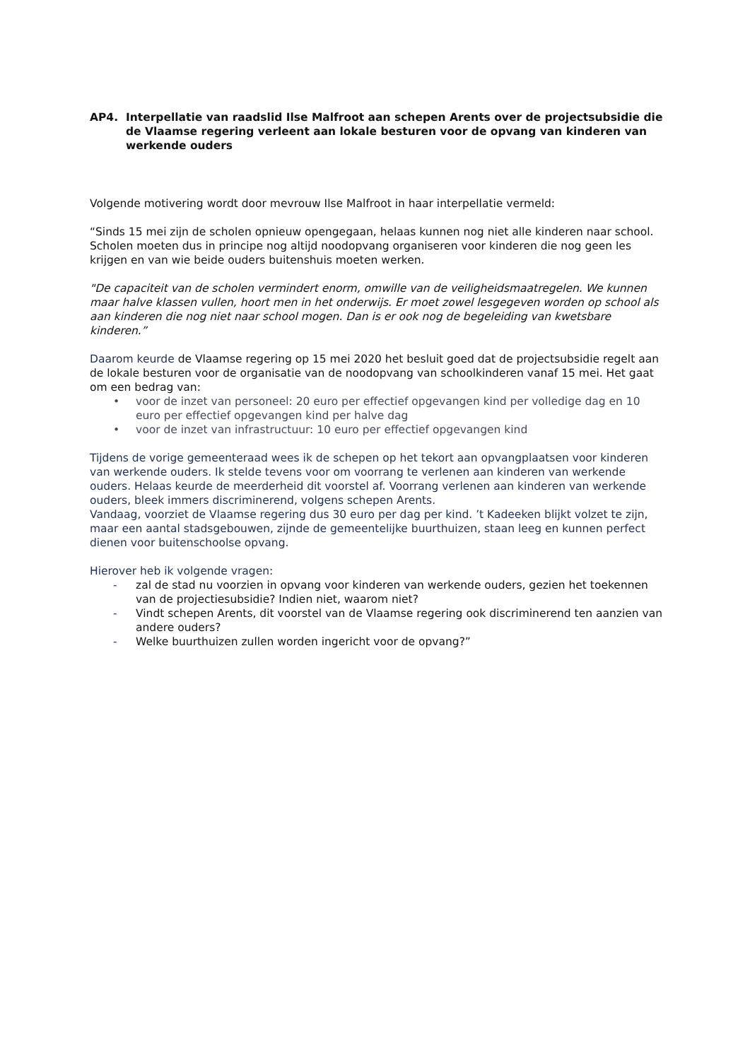AP4. Interpellatie van raadslid Ilse Malfroot aan schepen Arents over de projectsubsidie die de Vlaamse regering verleent aan lokale besturen voor de opvang van kinderen van werkende ouders
Volgende motivering wordt door mevrouw Ilse Malfroot in haar interpellatie vermeld:
“Sinds 15 mei zijn de scholen opnieuw opengegaan, helaas kunnen nog niet alle kinderen naar school. Scholen moeten dus in principe nog altijd noodopvang organiseren voor kinderen die nog geen les krijgen en van wie beide ouders buitenshuis moeten werken.
"De capaciteit van de scholen vermindert enorm, omwille van de veiligheidsmaatregelen. We kunnen maar halve klassen vullen, hoort men in het onderwijs. Er moet zowel lesgegeven worden op school als aan kinderen die nog niet naar school mogen. Dan is er ook nog de begeleiding van kwetsbare kinderen.”
Daarom keurde de Vlaamse regering op 15 mei 2020 het besluit goed dat de projectsubsidie regelt aan de lokale besturen voor de organisatie van de noodopvang van schoolkinderen vanaf 15 mei. Het gaat om een bedrag van:
• voor de inzet van personeel: 20 euro per effectief opgevangen kind per volledige dag en 10 euro per effectief opgevangen kind per halve dag
• voor de inzet van infrastructuur: 10 euro per effectief opgevangen kind
Tijdens de vorige gemeenteraad wees ik de schepen op het tekort aan opvangplaatsen voor kinderen van werkende ouders. Ik stelde tevens voor om voorrang te verlenen aan kinderen van werkende ouders. Helaas keurde de meerderheid dit voorstel af. Voorrang verlenen aan kinderen van werkende ouders, bleek immers discriminerend, volgens schepen Arents.
Vandaag, voorziet de Vlaamse regering dus 30 euro per dag per kind. ’t Kadeeken blijkt volzet te zijn, maar een aantal stadsgebouwen, zijnde de gemeentelijke buurthuizen, staan leeg en kunnen perfect dienen voor buitenschoolse opvang.
Hierover heb ik volgende vragen:
- zal de stad nu voorzien in opvang voor kinderen van werkende ouders, gezien het toekennen van de projectiesubsidie? Indien niet, waarom niet?
- Vindt schepen Arents, dit voorstel van de Vlaamse regering ook discriminerend ten aanzien van andere ouders?
- Welke buurthuizen zullen worden ingericht voor de opvang?”